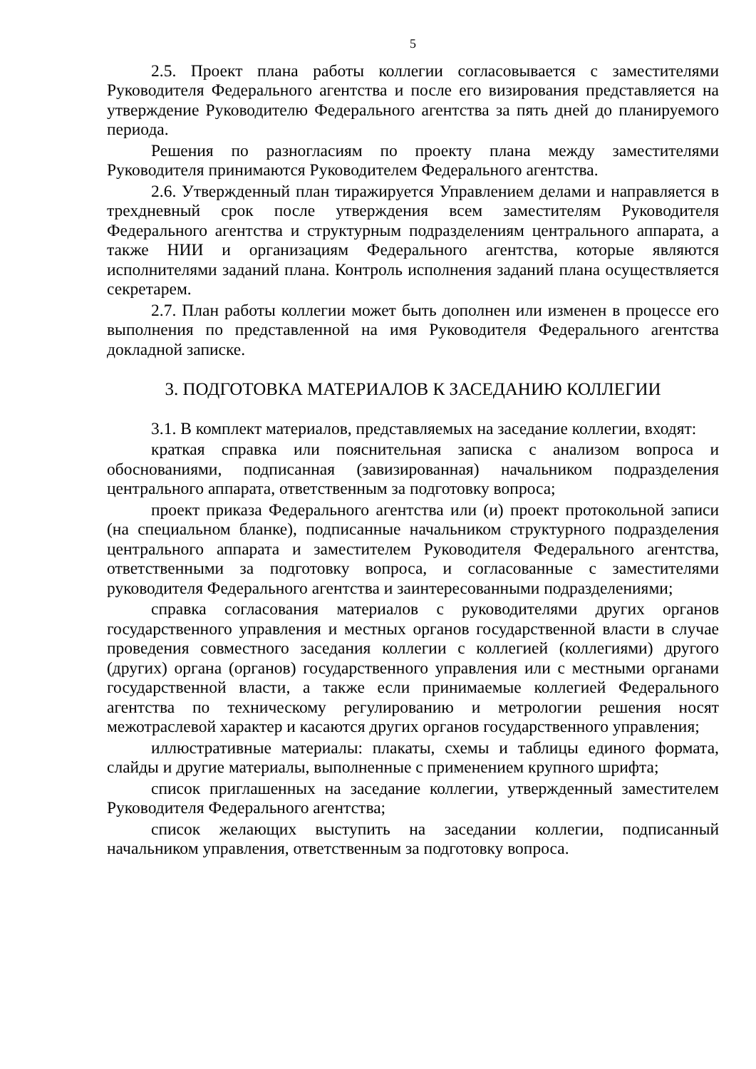5
2.5. Проект плана работы коллегии согласовывается с заместителями Руководителя Федерального агентства и после его визирования представляется на утверждение Руководителю Федерального агентства за пять дней до планируемого периода.
Решения по разногласиям по проекту плана между заместителями Руководителя принимаются Руководителем Федерального агентства.
2.6. Утвержденный план тиражируется Управлением делами и направляется в трехдневный срок после утверждения всем заместителям Руководителя Федерального агентства и структурным подразделениям центрального аппарата, а также НИИ и организациям Федерального агентства, которые являются исполнителями заданий плана. Контроль исполнения заданий плана осуществляется секретарем.
2.7. План работы коллегии может быть дополнен или изменен в процессе его выполнения по представленной на имя Руководителя Федерального агентства докладной записке.
3. ПОДГОТОВКА МАТЕРИАЛОВ К ЗАСЕДАНИЮ КОЛЛЕГИИ
3.1. В комплект материалов, представляемых на заседание коллегии, входят:
краткая справка или пояснительная записка с анализом вопроса и обоснованиями, подписанная (завизированная) начальником подразделения центрального аппарата, ответственным за подготовку вопроса;
проект приказа Федерального агентства или (и) проект протокольной записи (на специальном бланке), подписанные начальником структурного подразделения центрального аппарата и заместителем Руководителя Федерального агентства, ответственными за подготовку вопроса, и согласованные с заместителями руководителя Федерального агентства и заинтересованными подразделениями;
справка согласования материалов с руководителями других органов государственного управления и местных органов государственной власти в случае проведения совместного заседания коллегии с коллегией (коллегиями) другого (других) органа (органов) государственного управления или с местными органами государственной власти, а также если принимаемые коллегией Федерального агентства по техническому регулированию и метрологии решения носят межотраслевой характер и касаются других органов государственного управления;
иллюстративные материалы: плакаты, схемы и таблицы единого формата, слайды и другие материалы, выполненные с применением крупного шрифта;
список приглашенных на заседание коллегии, утвержденный заместителем Руководителя Федерального агентства;
список желающих выступить на заседании коллегии, подписанный начальником управления, ответственным за подготовку вопроса.